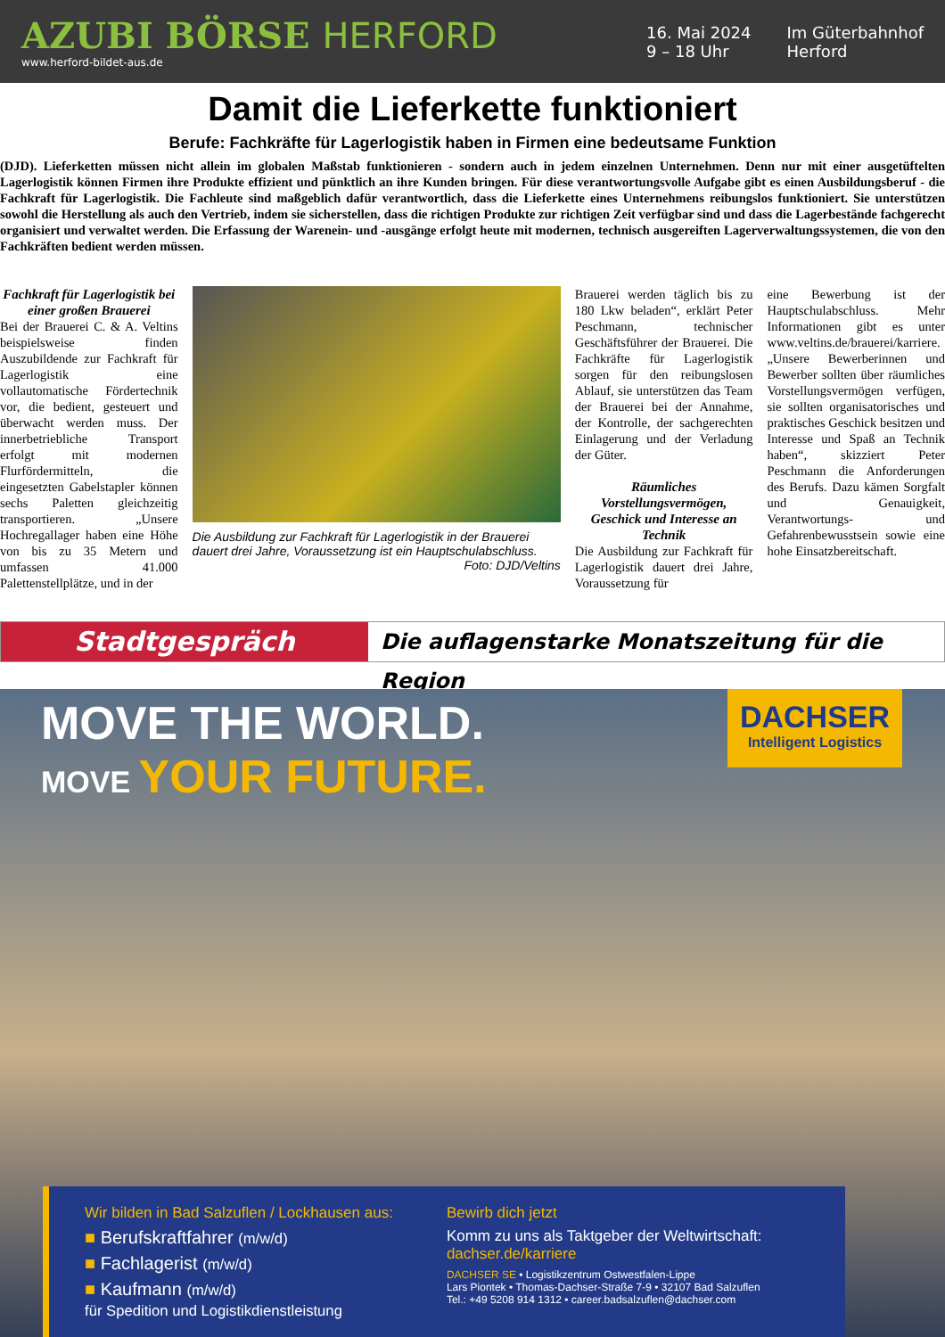AZUBI BÖRSE HERFORD
www.herford-bildet-aus.de
16. Mai 2024
9 – 18 Uhr
Im Güterbahnhof
Herford
Damit die Lieferkette funktioniert
Berufe: Fachkräfte für Lagerlogistik haben in Firmen eine bedeutsame Funktion
(DJD). Lieferketten müssen nicht allein im globalen Maßstab funktionieren - sondern auch in jedem einzelnen Unternehmen. Denn nur mit einer ausgetüftelten Lagerlogistik können Firmen ihre Produkte effizient und pünktlich an ihre Kunden bringen. Für diese verantwortungsvolle Aufgabe gibt es einen Ausbildungsberuf - die Fachkraft für Lagerlogistik. Die Fachleute sind maßgeblich dafür verantwortlich, dass die Lieferkette eines Unternehmens reibungslos funktioniert. Sie unterstützen sowohl die Herstellung als auch den Vertrieb, indem sie sicherstellen, dass die richtigen Produkte zur richtigen Zeit verfügbar sind und dass die Lagerbestände fachgerecht organisiert und verwaltet werden. Die Erfassung der Warenein- und -ausgänge erfolgt heute mit modernen, technisch ausgereiften Lagerverwaltungssystemen, die von den Fachkräften bedient werden müssen.
Fachkraft für Lagerlogistik bei einer großen Brauerei
Bei der Brauerei C. & A. Veltins beispielsweise finden Auszubildende zur Fachkraft für Lagerlogistik eine vollautomatische Fördertechnik vor, die bedient, gesteuert und überwacht werden muss. Der innerbetriebliche Transport erfolgt mit modernen Flurfördermitteln, die eingesetzten Gabelstapler können sechs Paletten gleichzeitig transportieren. „Unsere Hochregallager haben eine Höhe von bis zu 35 Metern und umfassen 41.000 Palettenstellplätze, und in der
Die Ausbildung zur Fachkraft für Lagerlogistik in der Brauerei dauert drei Jahre, Voraussetzung ist ein Hauptschulabschluss.
Foto: DJD/Veltins
Brauerei werden täglich bis zu 180 Lkw beladen“, erklärt Peter Peschmann, technischer Geschäftsführer der Brauerei. Die Fachkräfte für Lagerlogistik sorgen für den reibungslosen Ablauf, sie unterstützen das Team der Brauerei bei der Annahme, der Kontrolle, der sachgerechten Einlagerung und der Verladung der Güter.
Räumliches Vorstellungsvermögen, Geschick und Interesse an Technik
Die Ausbildung zur Fachkraft für Lagerlogistik dauert drei Jahre, Voraussetzung für
eine Bewerbung ist der Hauptschulabschluss. Mehr Informationen gibt es unter www.veltins.de/brauerei/karriere. „Unsere Bewerberinnen und Bewerber sollten über räumliches Vorstellungsvermögen verfügen, sie sollten organisatorisches und praktisches Geschick besitzen und Interesse und Spaß an Technik haben“, skizziert Peter Peschmann die Anforderungen des Berufs. Dazu kämen Sorgfalt und Genauigkeit, Verantwortungs- und Gefahrenbewusstsein sowie eine hohe Einsatzbereitschaft.
Stadtgespräch
Die auflagenstarke Monatszeitung für die Region
MOVE THE WORLD.
MOVE YOUR FUTURE.
DACHSER
Intelligent Logistics
Wir bilden in Bad Salzuflen / Lockhausen aus:
■ Berufskraftfahrer (m/w/d)
■ Fachlagerist (m/w/d)
■ Kaufmann (m/w/d)
für Spedition und Logistikdienstleistung
Bewirb dich jetzt
Komm zu uns als Taktgeber der Weltwirtschaft:
dachser.de/karriere
DACHSER SE • Logistikzentrum Ostwestfalen-Lippe
Lars Piontek • Thomas-Dachser-Straße 7-9 • 32107 Bad Salzuflen
Tel.: +49 5208 914 1312 • career.badsalzuflen@dachser.com